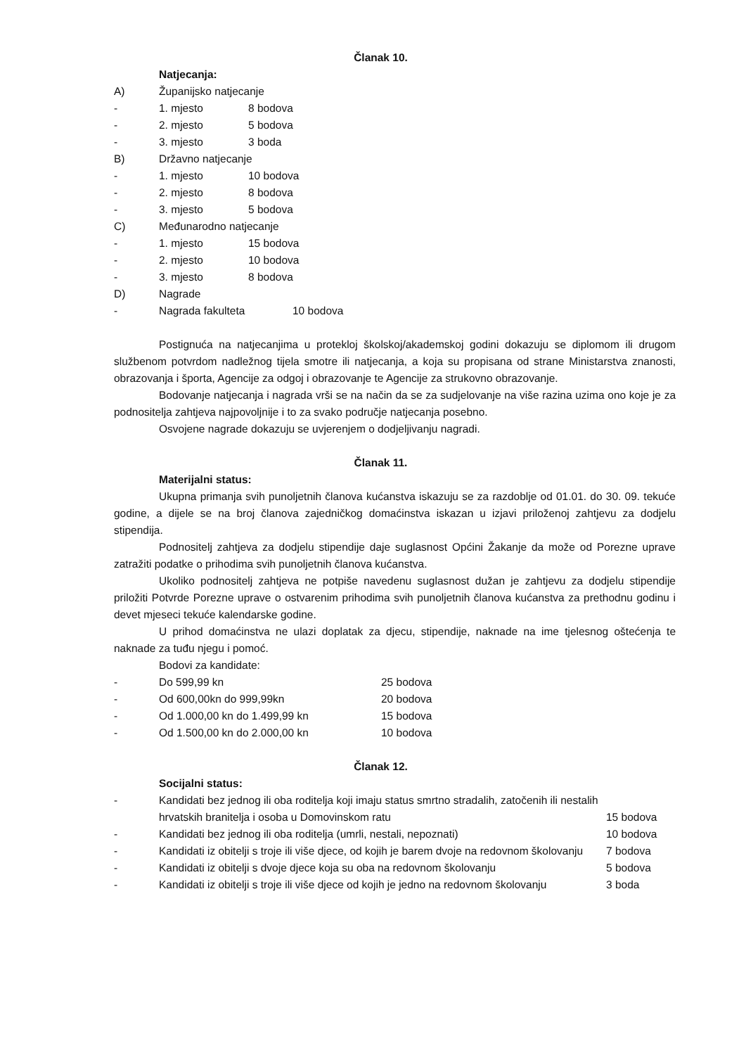Članak 10.
Natjecanja:
A) Županijsko natjecanje
- 1. mjesto 8 bodova
- 2. mjesto 5 bodova
- 3. mjesto 3 boda
B) Državno natjecanje
- 1. mjesto 10 bodova
- 2. mjesto 8 bodova
- 3. mjesto 5 bodova
C) Međunarodno natjecanje
- 1. mjesto 15 bodova
- 2. mjesto 10 bodova
- 3. mjesto 8 bodova
D) Nagrade
- Nagrada fakulteta 10 bodova
Postignuća na natjecanjima u proteklој školskoj/akademskoj godini dokazuju se diplomom ili drugom službenom potvrdom nadležnog tijela smotre ili natjecanja, a koja su propisana od strane Ministarstva znanosti, obrazovanja i športa, Agencije za odgoj i obrazovanje te Agencije za strukovno obrazovanje.
Bodovanje natjecanja i nagrada vrši se na način da se za sudjelovanje na više razina uzima ono koje je za podnositelja zahtjeva najpovoljnije i to za svako područje natjecanja posebno.
Osvojene nagrade dokazuju se uvjerenjem o dodjeljivanju nagradi.
Članak 11.
Materijalni status:
Ukupna primanja svih punoljetnih članova kućanstva iskazuju se za razdoblje od 01.01. do 30. 09. tekuće godine, a dijele se na broj članova zajedničkog domaćinstva iskazan u izjavi priloženoj zahtjevu za dodjelu stipendija.
Podnositelj zahtjeva za dodjelu stipendije daje suglasnost Općini Žakanje da može od Porezne uprave zatražiti podatke o prihodima svih punoljetnih članova kućanstva.
Ukoliko podnositelj zahtjeva ne potpiše navedenu suglasnost dužan je zahtjevu za dodjelu stipendije priložiti Potvrde Porezne uprave o ostvarenim prihodima svih punoljetnih članova kućanstva za prethodnu godinu i devet mjeseci tekuće kalendarske godine.
U prihod domaćinstva ne ulazi doplatak za djecu, stipendije, naknade na ime tjelesnog oštećenja te naknade za tuđu njegu i pomoć.
Bodovi za kandidate:
- Do 599,99 kn 25 bodova
- Od 600,00kn do 999,99kn 20 bodova
- Od 1.000,00 kn do 1.499,99 kn 15 bodova
- Od 1.500,00 kn do 2.000,00 kn 10 bodova
Članak 12.
Socijalni status:
- Kandidati bez jednog ili oba roditelja koji imaju status smrtno stradalih, zatočenih ili nestalih hrvatskih branitelja i osoba u Domovinskom ratu 15 bodova
- Kandidati bez jednog ili oba roditelja (umrli, nestali, nepoznati) 10 bodova
- Kandidati iz obitelji s troje ili više djece, od kojih je barem dvoje na redovnom školovanju 7 bodova
- Kandidati iz obitelji s dvoje djece koja su oba na redovnom školovanju 5 bodova
- Kandidati iz obitelji s troje ili više djece od kojih je jedno na redovnom školovanju 3 boda